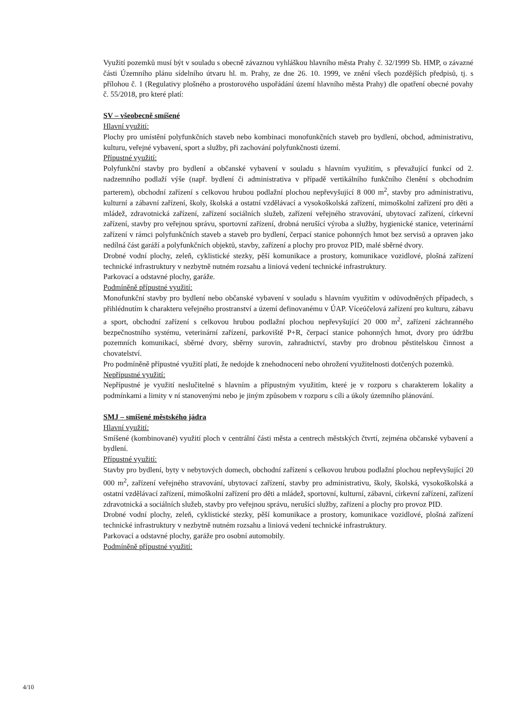Využití pozemků musí být v souladu s obecně závaznou vyhláškou hlavního města Prahy č. 32/1999 Sb. HMP, o závazné části Územního plánu sídelního útvaru hl. m. Prahy, ze dne 26. 10. 1999, ve znění všech pozdějších předpisů, tj. s přílohou č. 1 (Regulativy plošného a prostorového uspořádání území hlavního města Prahy) dle opatření obecné povahy č. 55/2018, pro které platí:
SV – všeobecně smíšené
Hlavní využití:
Plochy pro umístění polyfunkčních staveb nebo kombinaci monofunkčních staveb pro bydlení, obchod, administrativu, kulturu, veřejné vybavení, sport a služby, při zachování polyfunkčnosti území.
Přípustné využití:
Polyfunkční stavby pro bydlení a občanské vybavení v souladu s hlavním využitím, s převažující funkcí od 2. nadzemního podlaží výše (např. bydlení či administrativa v případě vertikálního funkčního členění s obchodním parterem), obchodní zařízení s celkovou hrubou podlažní plochou nepřevyšující 8 000 m<sup>2</sup>, stavby pro administrativu, kulturní a zábavní zařízení, školy, školská a ostatní vzdělávací a vysokoškolská zařízení, mimoškolní zařízení pro děti a mládež, zdravotnická zařízení, zařízení sociálních služeb, zařízení veřejného stravování, ubytovací zařízení, církevní zařízení, stavby pro veřejnou správu, sportovní zařízení, drobná nerušící výroba a služby, hygienické stanice, veterinární zařízení v rámci polyfunkčních staveb a staveb pro bydlení, čerpací stanice pohonných hmot bez servisů a opraven jako nedílná část garáží a polyfunkčních objektů, stavby, zařízení a plochy pro provoz PID, malé sběrné dvory.
Drobné vodní plochy, zeleň, cyklistické stezky, pěší komunikace a prostory, komunikace vozidlové, plošná zařízení technické infrastruktury v nezbytně nutném rozsahu a liniová vedení technické infrastruktury.
Parkovací a odstavné plochy, garáže.
Podmíněně přípustné využití:
Monofunkční stavby pro bydlení nebo občanské vybavení v souladu s hlavním využitím v odůvodněných případech, s přihlédnutím k charakteru veřejného prostranství a území definovanému v ÚAP. Víceúčelová zařízení pro kulturu, zábavu a sport, obchodní zařízení s celkovou hrubou podlažní plochou nepřevyšující 20 000 m<sup>2</sup>, zařízení záchranného bezpečnostního systému, veterinární zařízení, parkoviště P+R, čerpací stanice pohonných hmot, dvory pro údržbu pozemních komunikací, sběrné dvory, sběrny surovin, zahradnictví, stavby pro drobnou pěstitelskou činnost a chovatelství.
Pro podmíněně přípustné využití platí, že nedojde k znehodnocení nebo ohrožení využitelnosti dotčených pozemků.
Nepřípustné využití:
Nepřípustné je využití neslučitelné s hlavním a přípustným využitím, které je v rozporu s charakterem lokality a podmínkami a limity v ní stanovenými nebo je jiným způsobem v rozporu s cíli a úkoly územního plánování.
SMJ – smíšené městského jádra
Hlavní využití:
Smíšené (kombinované) využití ploch v centrální části města a centrech městských čtvrtí, zejména občanské vybavení a bydlení.
Přípustné využití:
Stavby pro bydlení, byty v nebytových domech, obchodní zařízení s celkovou hrubou podlažní plochou nepřevyšující 20 000 m<sup>2</sup>, zařízení veřejného stravování, ubytovací zařízení, stavby pro administrativu, školy, školská, vysokoškolská a ostatní vzdělávací zařízení, mimoškolní zařízení pro děti a mládež, sportovní, kulturní, zábavní, církevní zařízení, zařízení zdravotnická a sociálních služeb, stavby pro veřejnou správu, nerušící služby, zařízení a plochy pro provoz PID.
Drobné vodní plochy, zeleň, cyklistické stezky, pěší komunikace a prostory, komunikace vozidlové, plošná zařízení technické infrastruktury v nezbytně nutném rozsahu a liniová vedení technické infrastruktury.
Parkovací a odstavné plochy, garáže pro osobní automobily.
Podmíněně přípustné využití:
4/10